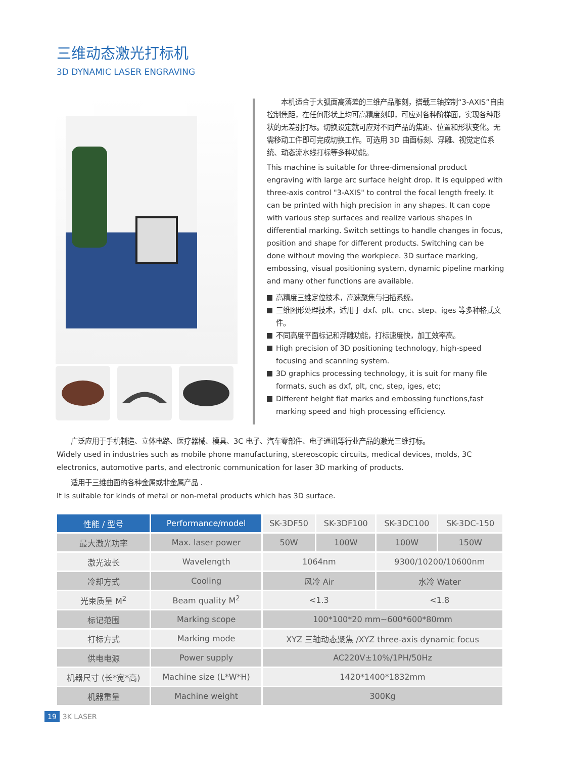三维动态激光打标机
3D DYNAMIC LASER ENGRAVING
　　本机适合于大弧面高落差的三维产品雕刻，搭载三轴控制“3-AXIS”自由控制焦距，在任何形状上均可高精度刻印，可应对各种阶梯面，实现各种形状的无差别打标。切换设定就可应对不同产品的焦距、位置和形状变化。无需移动工件即可完成切换工作。可选用 3D 曲面标刻、浮雕、视觉定位系统、动态流水线打标等多种功能。
This machine is suitable for three-dimensional product engraving with large arc surface height drop. It is equipped with three-axis control "3-AXIS" to control the focal length freely. It can be printed with high precision in any shapes. It can cope with various step surfaces and realize various shapes in differential marking. Switch settings to handle changes in focus, position and shape for different products. Switching can be done without moving the workpiece. 3D surface marking, embossing, visual positioning system, dynamic pipeline marking and many other functions are available.
高精度三维定位技术，高速聚焦与扫描系统。
三维图形处理技术，适用于 dxf、plt、cnc、step、iges 等多种格式文件。
不同高度平面标记和浮雕功能，打标速度快，加工效率高。
High precision of 3D positioning technology, high-speed focusing and scanning system.
3D graphics processing technology, it is suit for many file formats, such as dxf, plt, cnc, step, iges, etc;
Different height flat marks and embossing functions,fast marking speed and high processing efficiency.
　　广泛应用于手机制造、立体电路、医疗器械、模具、3C 电子、汽车零部件、电子通讯等行业产品的激光三维打标。
Widely used in industries such as mobile phone manufacturing, stereoscopic circuits, medical devices, molds, 3C electronics, automotive parts, and electronic communication for laser 3D marking of products.
　　适用于三维曲面的各种金属或非金属产品 .
It is suitable for kinds of metal or non-metal products which has 3D surface.
| 性能 / 型号 | Performance/model | SK-3DF50 | SK-3DF100 | SK-3DC100 | SK-3DC-150 |
| --- | --- | --- | --- | --- | --- |
| 最大激光功率 | Max. laser power | 50W | 100W | 100W | 150W |
| 激光波长 | Wavelength | 1064nm | | 9300/10200/10600nm | |
| 冷却方式 | Cooling | 风冷 Air | | 水冷 Water | |
| 光束质量 M<sup>2</sup> | Beam quality M<sup>2</sup> | <1.3 | | <1.8 | |
| 标记范围 | Marking scope | 100*100*20 mm~600*600*80mm | | | |
| 打标方式 | Marking mode | XYZ 三轴动态聚焦 /XYZ three-axis dynamic focus | | | |
| 供电电源 | Power supply | AC220V±10%/1PH/50Hz | | | |
| 机器尺寸 (长*宽*高) | Machine size (L*W*H) | 1420*1400*1832mm | | | |
| 机器重量 | Machine weight | 300Kg | | | |
19 3K LASER